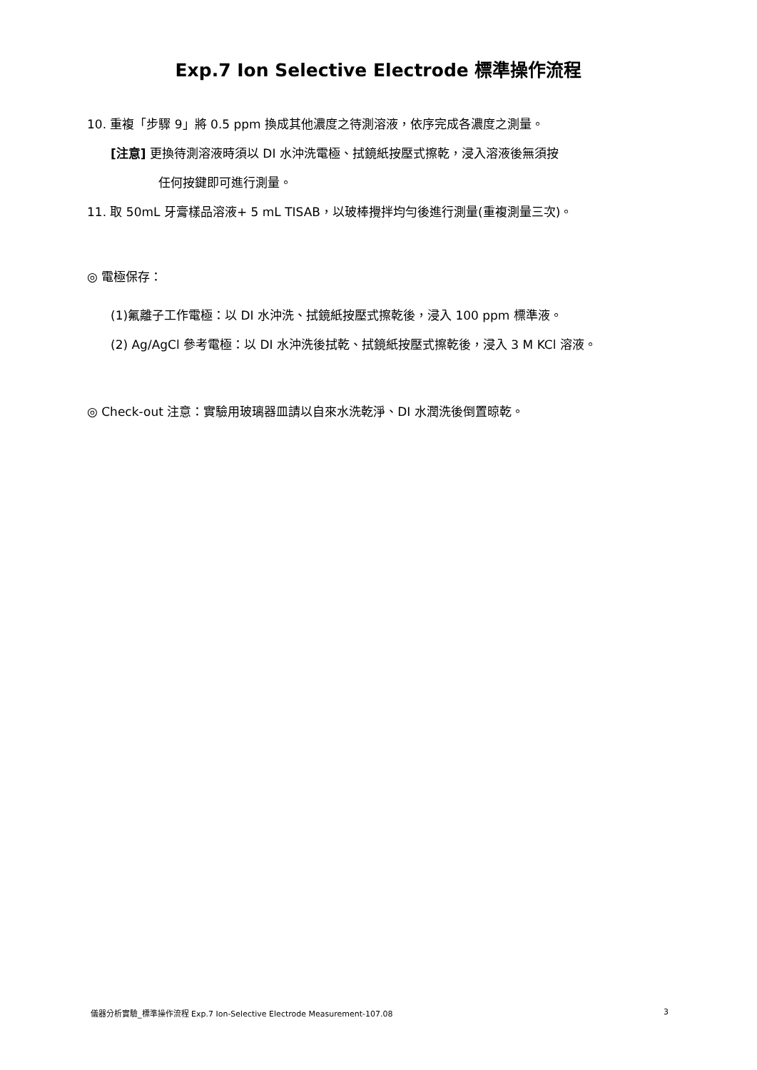Exp.7 Ion Selective Electrode 標準操作流程
10. 重複「步驟 9」將 0.5 ppm 換成其他濃度之待測溶液，依序完成各濃度之測量。
[注意] 更換待測溶液時須以 DI 水沖洗電極、拭鏡紙按壓式擦乾，浸入溶液後無須按
任何按鍵即可進行測量。
11. 取 50mL 牙膏樣品溶液+ 5 mL TISAB，以玻棒攪拌均勻後進行測量(重複測量三次)。
◎ 電極保存：
(1)氟離子工作電極：以 DI 水沖洗、拭鏡紙按壓式擦乾後，浸入 100 ppm 標準液。
(2) Ag/AgCl 參考電極：以 DI 水沖洗後拭乾、拭鏡紙按壓式擦乾後，浸入 3 M KCl 溶液。
◎ Check-out 注意：實驗用玻璃器皿請以自來水洗乾淨、DI 水潤洗後倒置晾乾。
儀器分析實驗_標準操作流程 Exp.7 Ion-Selective Electrode Measurement-107.08 3